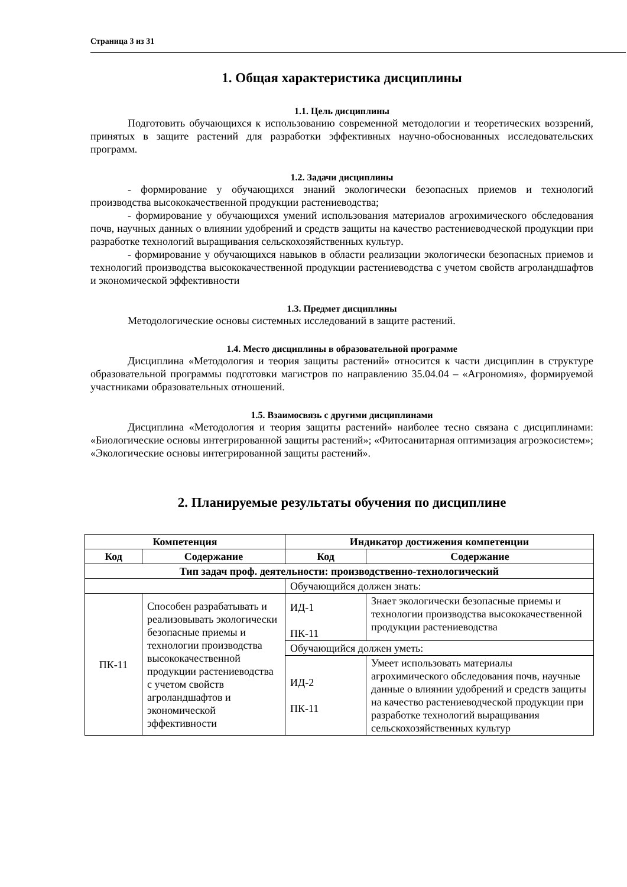Страница 3 из 31
1. Общая характеристика дисциплины
1.1. Цель дисциплины
Подготовить обучающихся к использованию современной методологии и теоретических воззрений, принятых в защите растений для разработки эффективных научно-обоснованных исследовательских программ.
1.2. Задачи дисциплины
- формирование у обучающихся знаний экологически безопасных приемов и технологий производства высококачественной продукции растениеводства;
- формирование у обучающихся умений использования материалов агрохимического обследования почв, научных данных о влиянии удобрений и средств защиты на качество растениеводческой продукции при разработке технологий выращивания сельскохозяйственных культур.
- формирование у обучающихся навыков в области реализации экологически безопасных приемов и технологий производства высококачественной продукции растениеводства с учетом свойств агроландшафтов и экономической эффективности
1.3. Предмет дисциплины
Методологические основы системных исследований в защите растений.
1.4. Место дисциплины в образовательной программе
Дисциплина «Методология и теория защиты растений» относится к части дисциплин в структуре образовательной программы подготовки магистров по направлению 35.04.04 – «Агрономия», формируемой участниками образовательных отношений.
1.5. Взаимосвязь с другими дисциплинами
Дисциплина «Методология и теория защиты растений» наиболее тесно связана с дисциплинами: «Биологические основы интегрированной защиты растений»; «Фитосанитарная оптимизация агроэкосистем»; «Экологические основы интегрированной защиты растений».
2. Планируемые результаты обучения по дисциплине
| Компетенция | | Индикатор достижения компетенции | |
| --- | --- | --- | --- |
| Код | Содержание | Код | Содержание |
| Тип задач проф. деятельности: производственно-технологический | | | |
| | | Обучающийся должен знать: | |
| ПК-11 | Способен разрабатывать и реализовывать экологически безопасные приемы и технологии производства высококачественной продукции растениеводства с учетом свойств агроландшафтов и экономической эффективности | ИД-1 ПК-11 | Знает экологически безопасные приемы и технологии производства высококачественной продукции растениеводства |
| | | Обучающийся должен уметь: | |
| | | ИД-2 ПК-11 | Умеет использовать материалы агрохимического обследования почв, научные данные о влиянии удобрений и средств защиты на качество растениеводческой продукции при разработке технологий выращивания сельскохозяйственных культур |